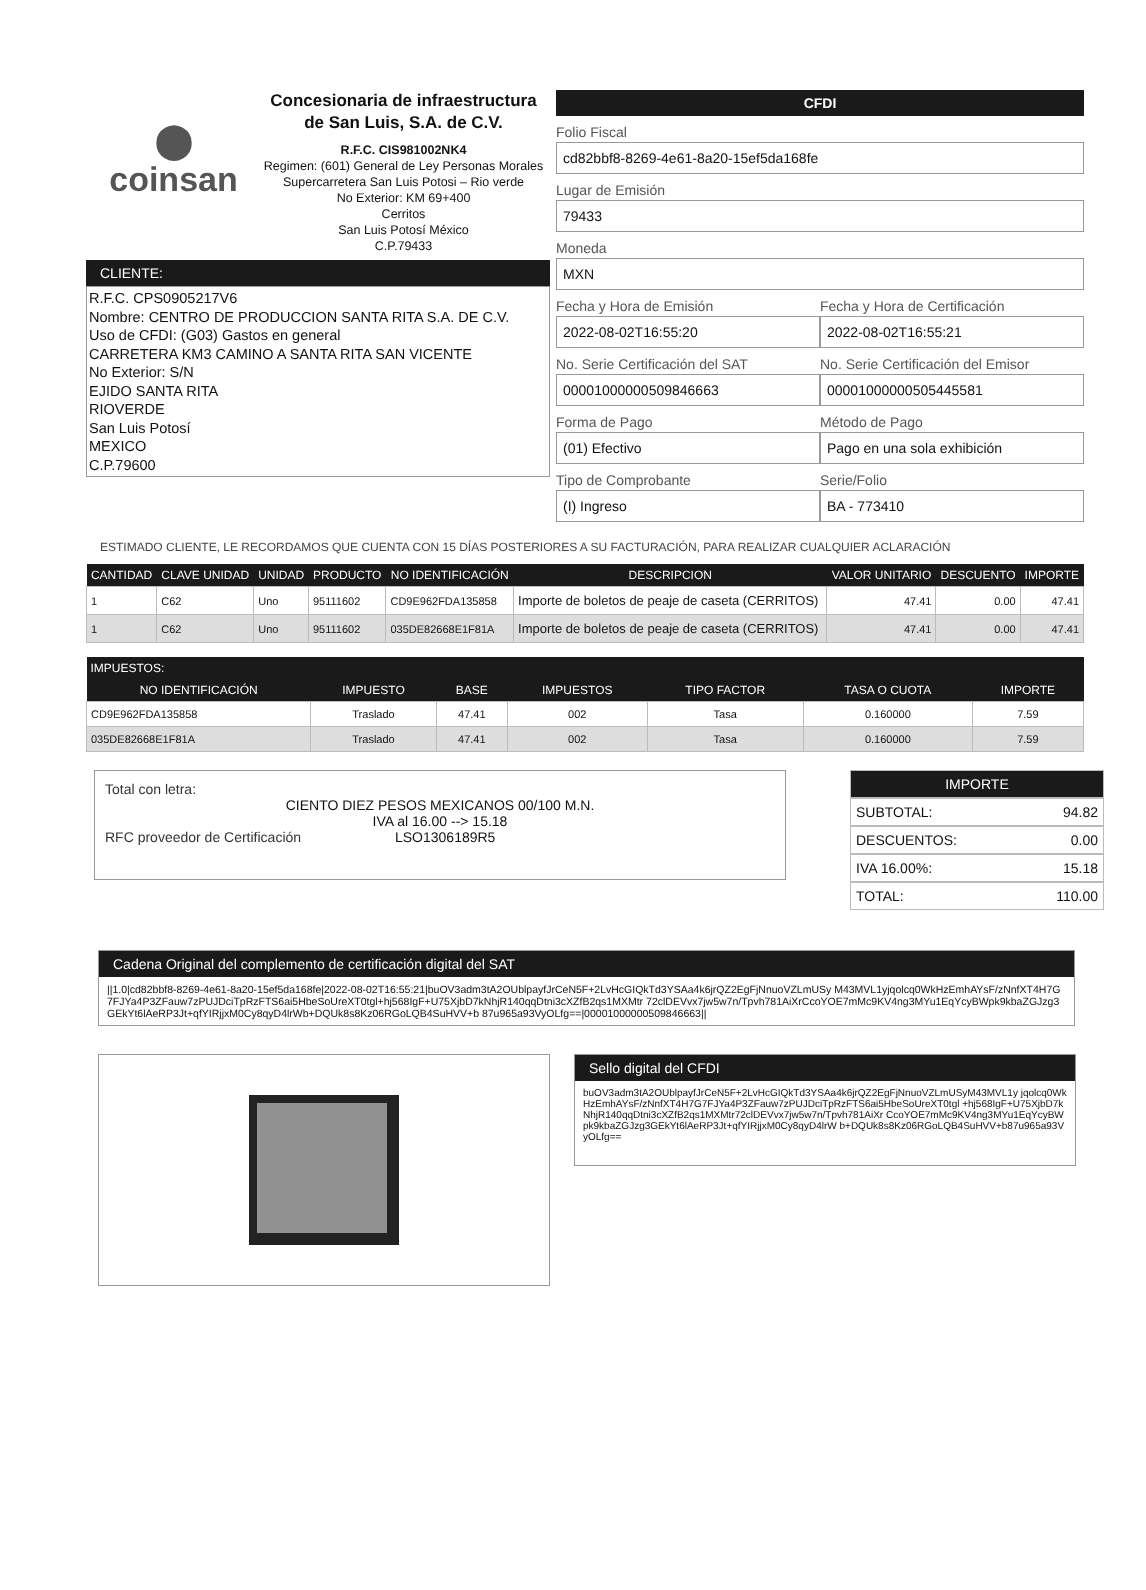⬤
coinsan
Concesionaria de infraestructura de San Luis, S.A. de C.V.
R.F.C. CIS981002NK4
Regimen: (601) General de Ley Personas Morales
Supercarretera San Luis Potosi – Rio verde
No Exterior: KM 69+400
Cerritos
San Luis Potosí México
C.P.79433
CLIENTE:
R.F.C. CPS0905217V6
Nombre: CENTRO DE PRODUCCION SANTA RITA S.A. DE C.V.
Uso de CFDI: (G03) Gastos en general
CARRETERA KM3 CAMINO A SANTA RITA SAN VICENTE
No Exterior: S/N
EJIDO SANTA RITA
RIOVERDE
San Luis Potosí
MEXICO
C.P.79600
CFDI
Folio Fiscal
cd82bbf8-8269-4e61-8a20-15ef5da168fe
Lugar de Emisión
79433
Moneda
MXN
Fecha y Hora de Emisión
2022-08-02T16:55:20
Fecha y Hora de Certificación
2022-08-02T16:55:21
No. Serie Certificación del SAT
00001000000509846663
No. Serie Certificación del Emisor
00001000000505445581
Forma de Pago
(01) Efectivo
Método de Pago
Pago en una sola exhibición
Tipo de Comprobante
(I) Ingreso
Serie/Folio
BA - 773410
ESTIMADO CLIENTE, LE RECORDAMOS QUE CUENTA CON 15 DÍAS POSTERIORES A SU FACTURACIÓN, PARA REALIZAR CUALQUIER ACLARACIÓN
| CANTIDAD | CLAVE UNIDAD | UNIDAD | PRODUCTO | NO IDENTIFICACIÓN | DESCRIPCION | VALOR UNITARIO | DESCUENTO | IMPORTE |
| --- | --- | --- | --- | --- | --- | --- | --- | --- |
| 1 | C62 | Uno | 95111602 | CD9E962FDA135858 | Importe de boletos de peaje de caseta (CERRITOS) | 47.41 | 0.00 | 47.41 |
| 1 | C62 | Uno | 95111602 | 035DE82668E1F81A | Importe de boletos de peaje de caseta (CERRITOS) | 47.41 | 0.00 | 47.41 |
| IMPUESTOS: | | | | | | |
| --- | --- | --- | --- | --- | --- | --- |
| NO IDENTIFICACIÓN | IMPUESTO | BASE | IMPUESTOS | TIPO FACTOR | TASA O CUOTA | IMPORTE |
| CD9E962FDA135858 | Traslado | 47.41 | 002 | Tasa | 0.160000 | 7.59 |
| 035DE82668E1F81A | Traslado | 47.41 | 002 | Tasa | 0.160000 | 7.59 |
Total con letra:
CIENTO DIEZ PESOS MEXICANOS 00/100 M.N.
IVA al 16.00 --> 15.18
RFC proveedor de Certificación LSO1306189R5
IMPORTE
SUBTOTAL: 94.82
DESCUENTOS: 0.00
IVA 16.00%: 15.18
TOTAL: 110.00
Cadena Original del complemento de certificación digital del SAT
||1.0|cd82bbf8-8269-4e61-8a20-15ef5da168fe|2022-08-02T16:55:21|buOV3adm3tA2OUblpayfJrCeN5F+2LvHcGIQkTd3YSAa4k6jrQZ2EgFjNnuoVZLmUSy M43MVL1yjqolcq0WkHzEmhAYsF/zNnfXT4H7G7FJYa4P3ZFauw7zPUJDciTpRzFTS6ai5HbeSoUreXT0tgl+hj568IgF+U75XjbD7kNhjR140qqDtni3cXZfB2qs1MXMtr 72clDEVvx7jw5w7n/Tpvh781AiXrCcoYOE7mMc9KV4ng3MYu1EqYcyBWpk9kbaZGJzg3GEkYt6lAeRP3Jt+qfYIRjjxM0Cy8qyD4lrWb+DQUk8s8Kz06RGoLQB4SuHVV+b 87u965a93VyOLfg==|00001000000509846663||
Sello digital del CFDI
buOV3adm3tA2OUblpayfJrCeN5F+2LvHcGIQkTd3YSAa4k6jrQZ2EgFjNnuoVZLmUSyM43MVL1y jqolcq0WkHzEmhAYsF/zNnfXT4H7G7FJYa4P3ZFauw7zPUJDciTpRzFTS6ai5HbeSoUreXT0tgl +hj568IgF+U75XjbD7kNhjR140qqDtni3cXZfB2qs1MXMtr72clDEVvx7jw5w7n/Tpvh781AiXr CcoYOE7mMc9KV4ng3MYu1EqYcyBWpk9kbaZGJzg3GEkYt6lAeRP3Jt+qfYIRjjxM0Cy8qyD4lrW b+DQUk8s8Kz06RGoLQB4SuHVV+b87u965a93VyOLfg==